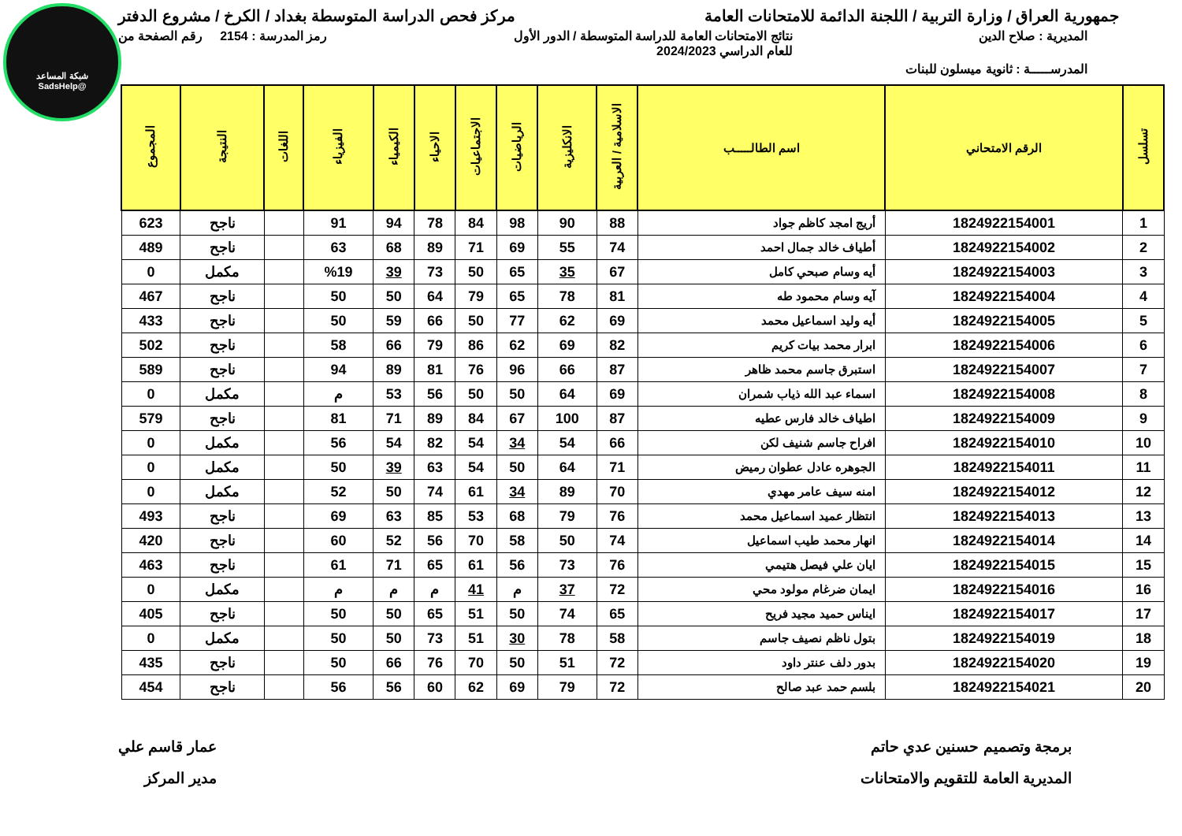شبكة المساعد
@SadsHelp
جمهورية العراق / وزارة التربية / اللجنة الدائمة للامتحانات العامة
مركز فحص الدراسة المتوسطة بغداد / الكرخ / مشروع الدفتر
المديرية : صلاح الدين نتائج الامتحانات العامة للدراسة المتوسطة / الدور الأول
للعام الدراسي 2024/2023
رمز المدرسة : 2154 رقم الصفحة من
المدرســـــة : ثانوية ميسلون للبنات
| تسلسل | الرقم الامتحاني | اسم الطالـــــب | الاسلامية / العربية | الانكليزية | الرياضيات | الاجتماعيات | الاحياء | الكيمياء | الفيزياء | اللغات | النتيجة | المجموع |
| --- | --- | --- | --- | --- | --- | --- | --- | --- | --- | --- | --- | --- |
| 1 | 1824922154001 | أريج امجد كاظم جواد | 88 | 90 | 98 | 84 | 78 | 94 | 91 | | ناجح | 623 |
| 2 | 1824922154002 | أطياف خالد جمال احمد | 74 | 55 | 69 | 71 | 89 | 68 | 63 | | ناجح | 489 |
| 3 | 1824922154003 | أيه وسام صبحي كامل | 67 | 35 | 65 | 50 | 73 | 39 | %19 | | مكمل | 0 |
| 4 | 1824922154004 | آيه وسام محمود طه | 81 | 78 | 65 | 79 | 64 | 50 | 50 | | ناجح | 467 |
| 5 | 1824922154005 | أيه وليد اسماعيل محمد | 69 | 62 | 77 | 50 | 66 | 59 | 50 | | ناجح | 433 |
| 6 | 1824922154006 | ابرار محمد بيات كريم | 82 | 69 | 62 | 86 | 79 | 66 | 58 | | ناجح | 502 |
| 7 | 1824922154007 | استبرق جاسم محمد ظاهر | 87 | 66 | 96 | 76 | 81 | 89 | 94 | | ناجح | 589 |
| 8 | 1824922154008 | اسماء عبد الله ذياب شمران | 69 | 64 | 50 | 50 | 56 | 53 | م | | مكمل | 0 |
| 9 | 1824922154009 | اطياف خالد فارس عطيه | 87 | 100 | 67 | 84 | 89 | 71 | 81 | | ناجح | 579 |
| 10 | 1824922154010 | افراح جاسم شنيف لكن | 66 | 54 | 34 | 54 | 82 | 54 | 56 | | مكمل | 0 |
| 11 | 1824922154011 | الجوهره عادل عطوان رميض | 71 | 64 | 50 | 54 | 63 | 39 | 50 | | مكمل | 0 |
| 12 | 1824922154012 | امنه سيف عامر مهدي | 70 | 89 | 34 | 61 | 74 | 50 | 52 | | مكمل | 0 |
| 13 | 1824922154013 | انتظار عميد اسماعيل محمد | 76 | 79 | 68 | 53 | 85 | 63 | 69 | | ناجح | 493 |
| 14 | 1824922154014 | انهار محمد طيب اسماعيل | 74 | 50 | 58 | 70 | 56 | 52 | 60 | | ناجح | 420 |
| 15 | 1824922154015 | ايان علي فيصل هتيمي | 76 | 73 | 56 | 61 | 65 | 71 | 61 | | ناجح | 463 |
| 16 | 1824922154016 | ايمان ضرغام مولود محي | 72 | 37 | م | 41 | م | م | م | | مكمل | 0 |
| 17 | 1824922154017 | ايناس حميد مجيد فريح | 65 | 74 | 50 | 51 | 65 | 50 | 50 | | ناجح | 405 |
| 18 | 1824922154019 | بتول ناظم نصيف جاسم | 58 | 78 | 30 | 51 | 73 | 50 | 50 | | مكمل | 0 |
| 19 | 1824922154020 | بدور دلف عنتر داود | 72 | 51 | 50 | 70 | 76 | 66 | 50 | | ناجح | 435 |
| 20 | 1824922154021 | بلسم حمد عبد صالح | 72 | 79 | 69 | 62 | 60 | 56 | 56 | | ناجح | 454 |
برمجة وتصميم حسنين عدي حاتم
المديرية العامة للتقويم والامتحانات
عمار قاسم علي
مدير المركز